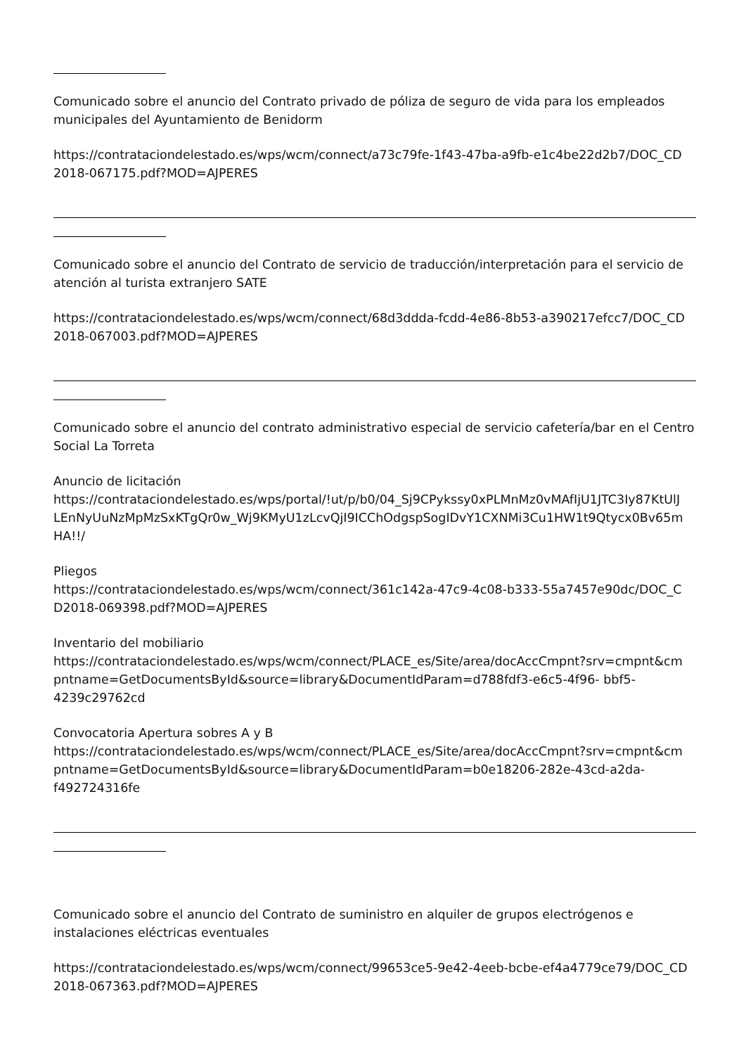Comunicado sobre el anuncio del Contrato privado de póliza de seguro de vida para los empleados municipales del Ayuntamiento de Benidorm
https://contrataciondelestado.es/wps/wcm/connect/a73c79fe-1f43-47ba-a9fb-e1c4be22d2b7/DOC_CD 2018-067175.pdf?MOD=AJPERES
Comunicado sobre el anuncio del Contrato de servicio de traducción/interpretación para el servicio de atención al turista extranjero SATE
https://contrataciondelestado.es/wps/wcm/connect/68d3ddda-fcdd-4e86-8b53-a390217efcc7/DOC_CD 2018-067003.pdf?MOD=AJPERES
Comunicado sobre el anuncio del contrato administrativo especial de servicio cafetería/bar en el Centro Social La Torreta
Anuncio de licitación
https://contrataciondelestado.es/wps/portal/!ut/p/b0/04_Sj9CPykssy0xPLMnMz0vMAfIjU1JTC3Iy87KtUlJ LEnNyUuNzMpMzSxKTgQr0w_Wj9KMyU1zLcvQjI9ICChOdgspSogIDvY1CXNMi3Cu1HW1t9Qtycx0Bv65m HA!!/
Pliegos
https://contrataciondelestado.es/wps/wcm/connect/361c142a-47c9-4c08-b333-55a7457e90dc/DOC_C D2018-069398.pdf?MOD=AJPERES
Inventario del mobiliario
https://contrataciondelestado.es/wps/wcm/connect/PLACE_es/Site/area/docAccCmpnt?srv=cmpnt&cm pntname=GetDocumentsById&source=library&DocumentIdParam=d788fdf3-e6c5-4f96- bbf5-4239c29762cd
Convocatoria Apertura sobres A y B
https://contrataciondelestado.es/wps/wcm/connect/PLACE_es/Site/area/docAccCmpnt?srv=cmpnt&cm pntname=GetDocumentsById&source=library&DocumentIdParam=b0e18206-282e-43cd-a2da- f492724316fe
Comunicado sobre el anuncio del Contrato de suministro en alquiler de grupos electrógenos e instalaciones eléctricas eventuales
https://contrataciondelestado.es/wps/wcm/connect/99653ce5-9e42-4eeb-bcbe-ef4a4779ce79/DOC_CD 2018-067363.pdf?MOD=AJPERES